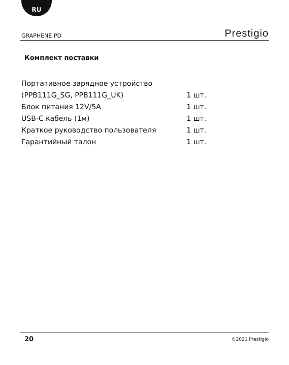RU
GRAPHENE PD Prestigio
Комплект поставки
| Портативное зарядное устройство | |
| (PPB111G_SG, PPB111G_UK) | 1 шт. |
| Блок питания 12V/5A | 1 шт. |
| USB-C кабель (1м) | 1 шт. |
| Краткое руководство пользователя | 1 шт. |
| Гарантийный талон | 1 шт. |
20 ©2021 Prestigio